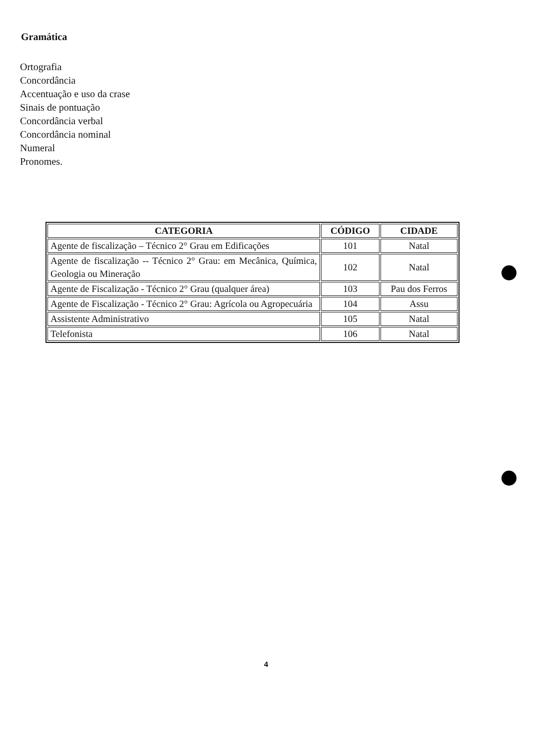Gramática
Ortografia
Concordância
Accentuação e uso da crase
Sinais de pontuação
Concordância verbal
Concordância nominal
Numeral
Pronomes.
| CATEGORIA | CÓDIGO | CIDADE |
| --- | --- | --- |
| Agente de fiscalização – Técnico 2° Grau em Edificações | 101 | Natal |
| Agente de fiscalização -- Técnico 2° Grau: em Mecânica, Química, Geologia ou Mineração | 102 | Natal |
| Agente de Fiscalização - Técnico 2° Grau (qualquer área) | 103 | Pau dos Ferros |
| Agente de Fiscalização - Técnico 2° Grau: Agrícola ou Agropecuária | 104 | Assu |
| Assistente Administrativo | 105 | Natal |
| Telefonista | 106 | Natal |
4